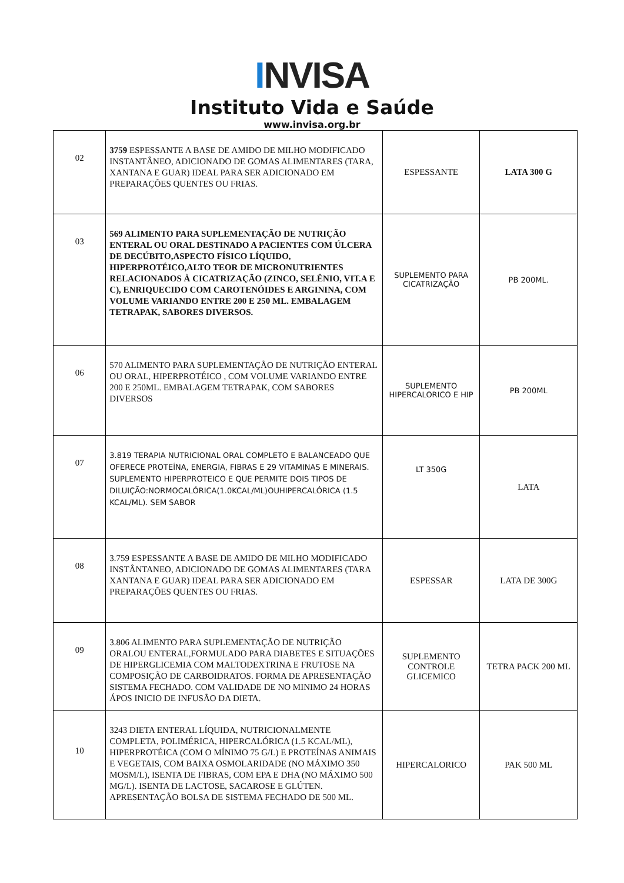INVISA
Instituto Vida e Saúde
www.invisa.org.br
| 02 | 3759 ESPESSANTE A BASE DE AMIDO DE MILHO MODIFICADO INSTANTÂNEO, ADICIONADO DE GOMAS ALIMENTARES (TARA, XANTANA E GUAR) IDEAL PARA SER ADICIONADO EM PREPARAÇÕES QUENTES OU FRIAS. | ESPESSANTE | LATA 300 G |
| 03 | 569 ALIMENTO PARA SUPLEMENTAÇÃO DE NUTRIÇÃO ENTERAL OU ORAL DESTINADO A PACIENTES COM ÚLCERA DE DECÚBITO,ASPECTO FÍSICO LÍQUIDO, HIPERPROTÉICO,ALTO TEOR DE MICRONUTRIENTES RELACIONADOS À CICATRIZAÇÃO (ZINCO, SELÊNIO, VIT.A E C), ENRIQUECIDO COM CAROTENÓIDES E ARGININA, COM VOLUME VARIANDO ENTRE 200 E 250 ML. EMBALAGEM TETRAPAK, SABORES DIVERSOS. | SUPLEMENTO PARA CICATRIZAÇÃO | PB 200ML. |
| 06 | 570 ALIMENTO PARA SUPLEMENTAÇÃO DE NUTRIÇÃO ENTERAL OU ORAL, HIPERPROTÉICO , COM VOLUME VARIANDO ENTRE 200 E 250ML. EMBALAGEM TETRAPAK, COM SABORES DIVERSOS | SUPLEMENTO HIPERCALORICO E HIP | PB 200ML |
| 07 | 3.819 TERAPIA NUTRICIONAL ORAL COMPLETO E BALANCEADO QUE OFERECE PROTEÍNA, ENERGIA, FIBRAS E 29 VITAMINAS E MINERAIS. SUPLEMENTO HIPERPROTEICO E QUE PERMITE DOIS TIPOS DE DILUIÇÃO:NORMOCALÓRICA(1.0KCAL/ML)OUHIPERCALÓRICA (1.5 KCAL/ML). SEM SABOR | LT 350G | LATA |
| 08 | 3.759 ESPESSANTE A BASE DE AMIDO DE MILHO MODIFICADO INSTÂNTANEO, ADICIONADO DE GOMAS ALIMENTARES (TARA XANTANA E GUAR) IDEAL PARA SER ADICIONADO EM PREPARAÇÕES QUENTES OU FRIAS. | ESPESSAR | LATA DE 300G |
| 09 | 3.806 ALIMENTO PARA SUPLEMENTAÇÃO DE NUTRIÇÃO ORALOU ENTERAL,FORMULADO PARA DIABETES E SITUAÇÕES DE HIPERGLICEMIA COM MALTODEXTRINA E FRUTOSE NA COMPOSIÇÃO DE CARBOIDRATOS. FORMA DE APRESENTAÇÃO SISTEMA FECHADO. COM VALIDADE DE NO MINIMO 24 HORAS ÁPOS INICIO DE INFUSÃO DA DIETA. | SUPLEMENTO CONTROLE GLICEMICO | TETRA PACK 200 ML |
| 10 | 3243 DIETA ENTERAL LÍQUIDA, NUTRICIONALMENTE COMPLETA, POLIMÉRICA, HIPERCALÓRICA (1.5 KCAL/ML), HIPERPROTÉICA (COM O MÍNIMO 75 G/L) E PROTEÍNAS ANIMAIS E VEGETAIS, COM BAIXA OSMOLARIDADE (NO MÁXIMO 350 MOSM/L), ISENTA DE FIBRAS, COM EPA E DHA (NO MÁXIMO 500 MG/L). ISENTA DE LACTOSE, SACAROSE E GLÚTEN. APRESENTAÇÃO BOLSA DE SISTEMA FECHADO DE 500 ML. | HIPERCALORICO | PAK 500 ML |